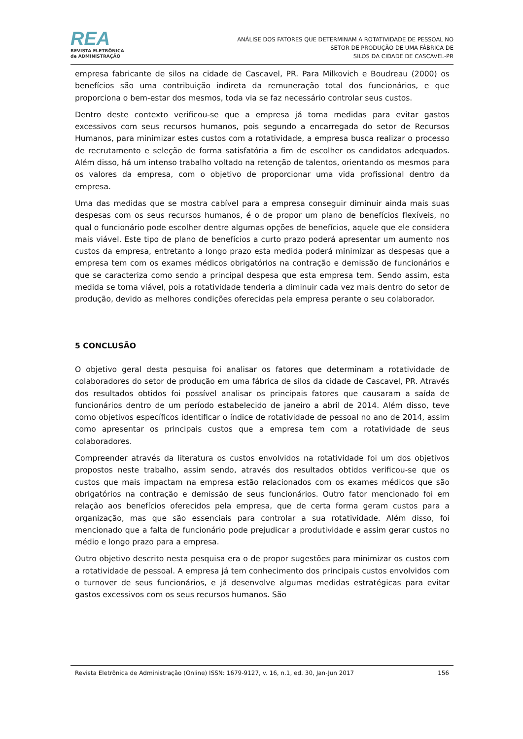REA
REVISTA ELETRÔNICA
de ADMINISTRAÇÃO
ANÁLISE DOS FATORES QUE DETERMINAM A ROTATIVIDADE DE PESSOAL NO
SETOR DE PRODUÇÃO DE UMA FÁBRICA DE
SILOS DA CIDADE DE CASCAVEL-PR
empresa fabricante de silos na cidade de Cascavel, PR. Para Milkovich e Boudreau (2000) os benefícios são uma contribuição indireta da remuneração total dos funcionários, e que proporciona o bem-estar dos mesmos, toda via se faz necessário controlar seus custos.
Dentro deste contexto verificou-se que a empresa já toma medidas para evitar gastos excessivos com seus recursos humanos, pois segundo a encarregada do setor de Recursos Humanos, para minimizar estes custos com a rotatividade, a empresa busca realizar o processo de recrutamento e seleção de forma satisfatória a fim de escolher os candidatos adequados. Além disso, há um intenso trabalho voltado na retenção de talentos, orientando os mesmos para os valores da empresa, com o objetivo de proporcionar uma vida profissional dentro da empresa.
Uma das medidas que se mostra cabível para a empresa conseguir diminuir ainda mais suas despesas com os seus recursos humanos, é o de propor um plano de benefícios flexíveis, no qual o funcionário pode escolher dentre algumas opções de benefícios, aquele que ele considera mais viável. Este tipo de plano de benefícios a curto prazo poderá apresentar um aumento nos custos da empresa, entretanto a longo prazo esta medida poderá minimizar as despesas que a empresa tem com os exames médicos obrigatórios na contração e demissão de funcionários e que se caracteriza como sendo a principal despesa que esta empresa tem. Sendo assim, esta medida se torna viável, pois a rotatividade tenderia a diminuir cada vez mais dentro do setor de produção, devido as melhores condições oferecidas pela empresa perante o seu colaborador.
5 CONCLUSÃO
O objetivo geral desta pesquisa foi analisar os fatores que determinam a rotatividade de colaboradores do setor de produção em uma fábrica de silos da cidade de Cascavel, PR. Através dos resultados obtidos foi possível analisar os principais fatores que causaram a saída de funcionários dentro de um período estabelecido de janeiro a abril de 2014. Além disso, teve como objetivos específicos identificar o índice de rotatividade de pessoal no ano de 2014, assim como apresentar os principais custos que a empresa tem com a rotatividade de seus colaboradores.
Compreender através da literatura os custos envolvidos na rotatividade foi um dos objetivos propostos neste trabalho, assim sendo, através dos resultados obtidos verificou-se que os custos que mais impactam na empresa estão relacionados com os exames médicos que são obrigatórios na contração e demissão de seus funcionários. Outro fator mencionado foi em relação aos benefícios oferecidos pela empresa, que de certa forma geram custos para a organização, mas que são essenciais para controlar a sua rotatividade. Além disso, foi mencionado que a falta de funcionário pode prejudicar a produtividade e assim gerar custos no médio e longo prazo para a empresa.
Outro objetivo descrito nesta pesquisa era o de propor sugestões para minimizar os custos com a rotatividade de pessoal. A empresa já tem conhecimento dos principais custos envolvidos com o turnover de seus funcionários, e já desenvolve algumas medidas estratégicas para evitar gastos excessivos com os seus recursos humanos. São
Revista Eletrônica de Administração (Online) ISSN: 1679-9127, v. 16, n.1, ed. 30, Jan-Jun 2017 156